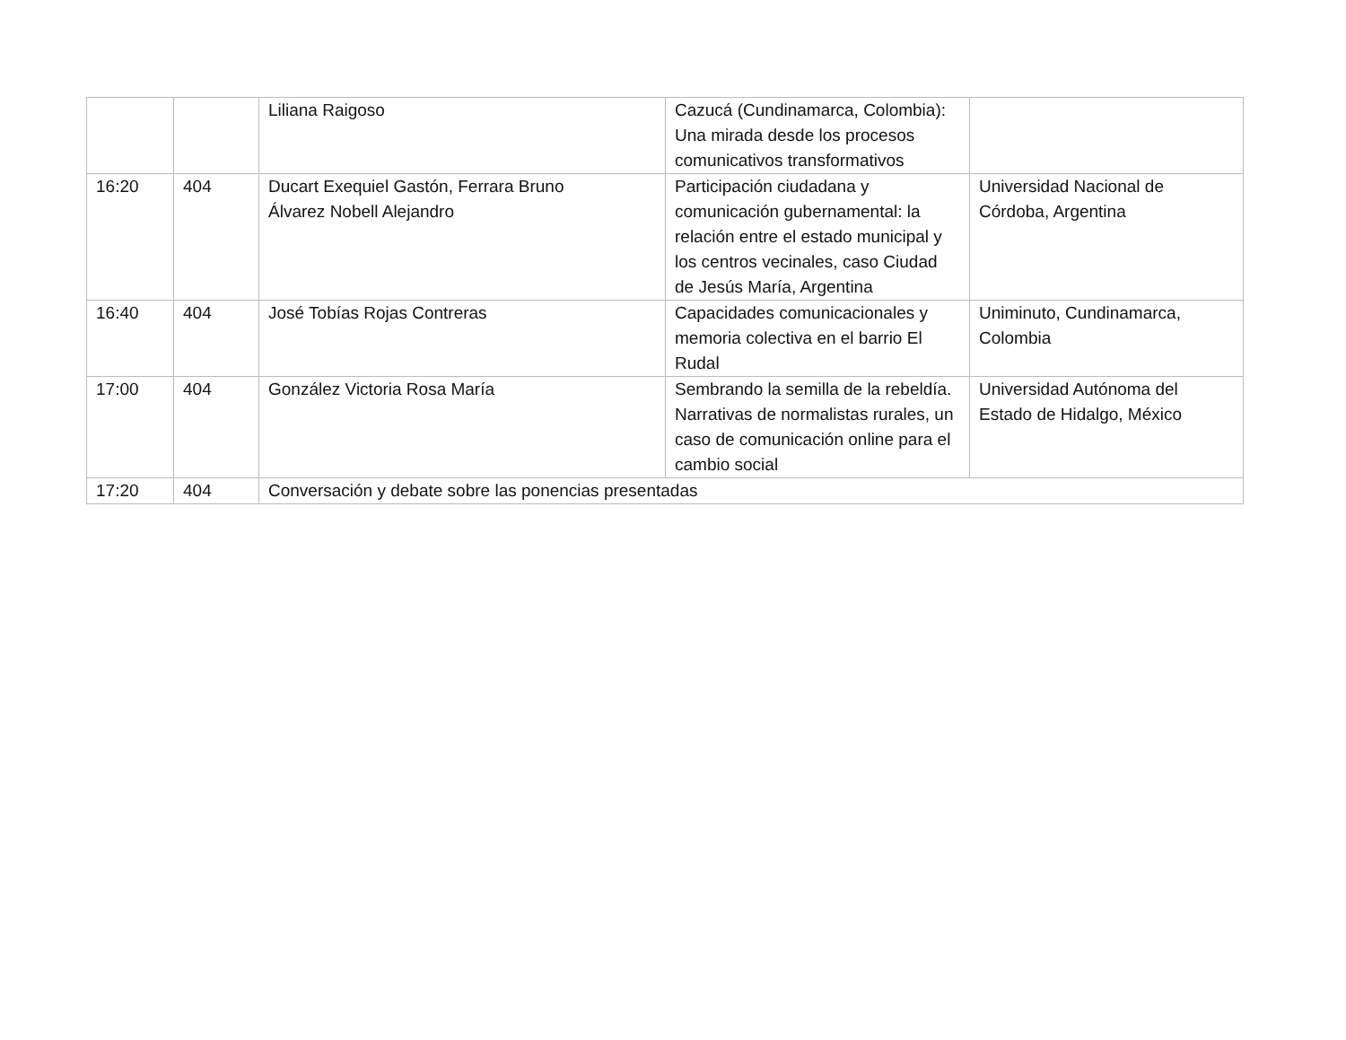| | | Liliana Raigoso | Cazucá (Cundinamarca, Colombia): Una mirada desde los procesos comunicativos transformativos | |
| 16:20 | 404 | Ducart Exequiel Gastón, Ferrara Bruno Álvarez Nobell Alejandro | Participación ciudadana y comunicación gubernamental: la relación entre el estado municipal y los centros vecinales, caso Ciudad de Jesús María, Argentina | Universidad Nacional de Córdoba, Argentina |
| 16:40 | 404 | José Tobías Rojas Contreras | Capacidades comunicacionales y memoria colectiva en el barrio El Rudal | Uniminuto, Cundinamarca, Colombia |
| 17:00 | 404 | González Victoria Rosa María | Sembrando la semilla de la rebeldía. Narrativas de normalistas rurales, un caso de comunicación online para el cambio social | Universidad Autónoma del Estado de Hidalgo, México |
| 17:20 | 404 | Conversación y debate sobre las ponencias presentadas | | |